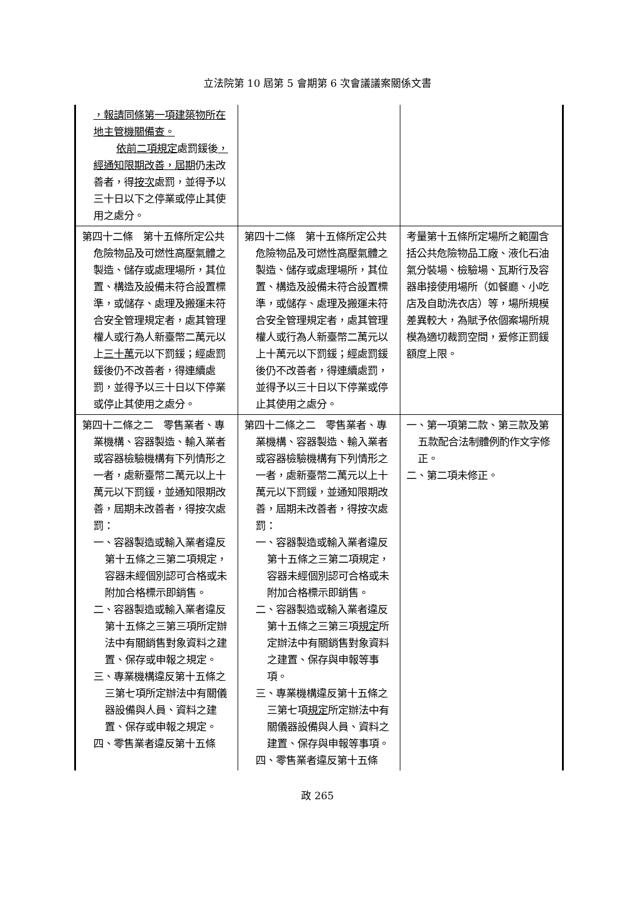立法院第 10 屆第 5 會期第 6 次會議議案關係文書
| ，報請同條第一項建築物所在地主管機關備查。 依前二項規定 處罰鍰後 ，經通知限期改善，屆期 仍 未 改善者，得 按次 處罰，並得予以三十日以下之停業或停止其使用之處分。 | | |
| 第四十二條 第十五條所定公共危險物品及可燃性高壓氣體之製造、儲存或處理場所，其位置、構造及設備未符合設置標準，或儲存、處理及搬運未符合安全管理規定者，處其管理權人或行為人新臺幣二萬元以上 三十萬 元以下罰鍰；經處罰鍰後仍不改善者，得連續處罰，並得予以三十日以下停業或停止其使用之處分。 | 第四十二條 第十五條所定公共危險物品及可燃性高壓氣體之製造、儲存或處理場所，其位置、構造及設備未符合設置標準，或儲存、處理及搬運未符合安全管理規定者，處其管理權人或行為人新臺幣二萬元以上十萬元以下罰鍰；經處罰鍰後仍不改善者，得連續處罰，並得予以三十日以下停業或停止其使用之處分。 | 考量第十五條所定場所之範圍含括公共危險物品工廠、液化石油氣分裝場、檢驗場、瓦斯行及容器串接使用場所（如餐廳、小吃店及自助洗衣店）等，場所規模差異較大，為賦予依個案場所規模為適切裁罰空間，爰修正罰鍰額度上限。 |
| 第四十二條之二 零售業者、專業機構、容器製造、輸入業者或容器檢驗機構有下列情形之一者，處新臺幣二萬元以上十萬元以下罰鍰，並通知限期改善，屆期未改善者，得按次處罰： 一、容器製造或輸入業者違反第十五條之三第二項規定，容器未經個別認可合格或未附加合格標示即銷售。 二、容器製造或輸入業者違反第十五條之三第三項所定辦法中有關銷售對象資料之建置、保存或申報之規定。 三、專業機構違反第十五條之三第七項所定辦法中有關儀器設備與人員、資料之建置、保存或申報之規定。 四、零售業者違反第十五條 | 第四十二條之二 零售業者、專業機構、容器製造、輸入業者或容器檢驗機構有下列情形之一者，處新臺幣二萬元以上十萬元以下罰鍰，並通知限期改善，屆期未改善者，得按次處罰： 一、容器製造或輸入業者違反第十五條之三第二項規定，容器未經個別認可合格或未附加合格標示即銷售。 二、容器製造或輸入業者違反第十五條之三第三項 規定 所定辦法中有關銷售對象資料之建置、保存與申報等事項。 三、專業機構違反第十五條之三第七項 規定 所定辦法中有關儀器設備與人員、資料之建置、保存與申報等事項。 四、零售業者違反第十五條 | 一、第一項第二款、第三款及第五款配合法制體例酌作文字修正。 二、第二項未修正。 |
政 265